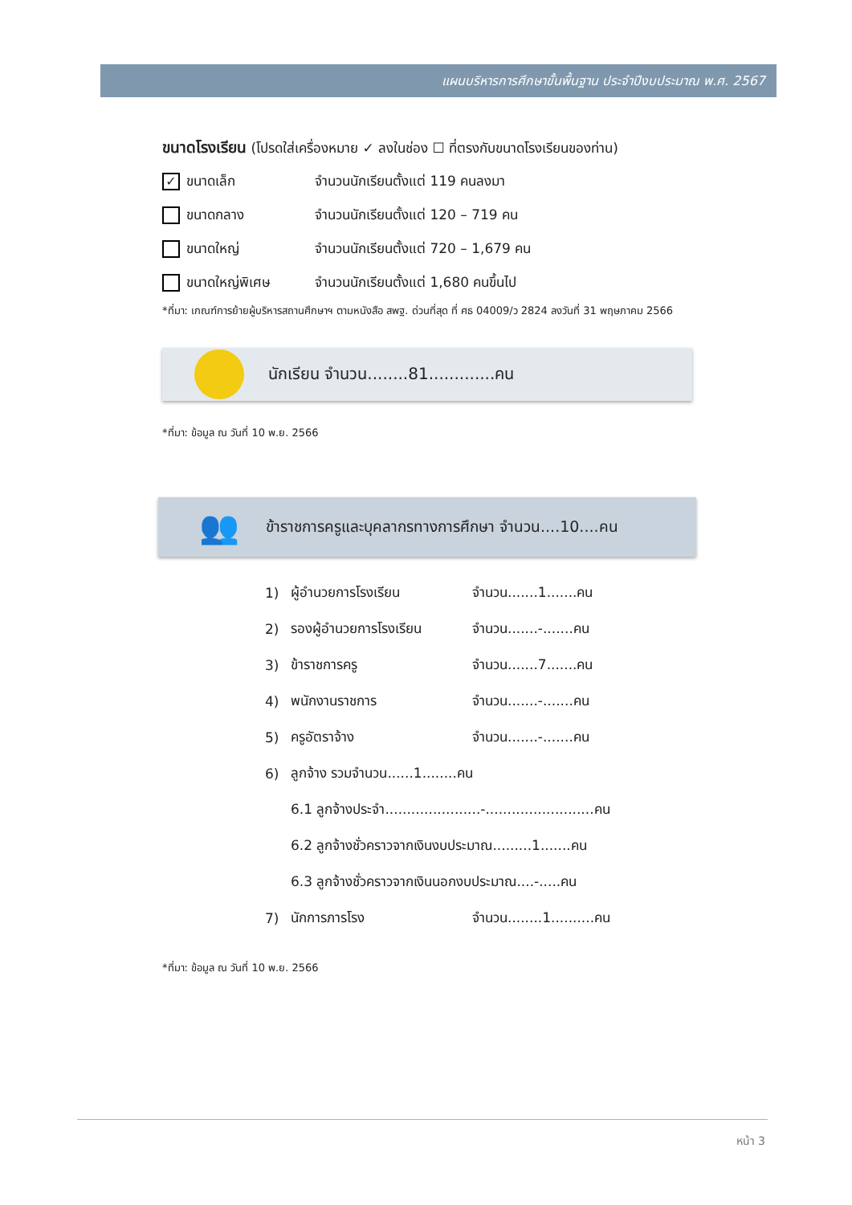แผนบริหารการศึกษาขั้นพื้นฐาน ประจำปีงบประมาณ พ.ศ. 2567
ขนาดโรงเรียน (โปรดใส่เครื่องหมาย ✓ ลงในช่อง ☐ ที่ตรงกับขนาดโรงเรียนของท่าน)
✓ ขนาดเล็ก จำนวนนักเรียนตั้งแต่ 119 คนลงมา
ขนาดกลาง จำนวนนักเรียนตั้งแต่ 120 – 719 คน
ขนาดใหญ่ จำนวนนักเรียนตั้งแต่ 720 – 1,679 คน
ขนาดใหญ่พิเศษ จำนวนนักเรียนตั้งแต่ 1,680 คนขึ้นไป
*ที่มา: เกณฑ์การย้ายผู้บริหารสถานศึกษาฯ ตามหนังสือ สพฐ. ด่วนที่สุด ที่ ศธ 04009/ว 2824 ลงวันที่ 31 พฤษภาคม 2566
นักเรียน จำนวน........81.............คน
*ที่มา: ข้อมูล ณ วันที่ 10 พ.ย. 2566
👥
ข้าราชการครูและบุคลากรทางการศึกษา จำนวน....10....คน
1) ผู้อำนวยการโรงเรียน จำนวน.......1.......คน
2) รองผู้อำนวยการโรงเรียน จำนวน.......-.......คน
3) ข้าราชการครู จำนวน.......7.......คน
4) พนักงานราชการ จำนวน.......-.......คน
5) ครูอัตราจ้าง จำนวน.......-.......คน
6) ลูกจ้าง รวมจำนวน......1........คน
6.1 ลูกจ้างประจำ......................-.........................คน
6.2 ลูกจ้างชั่วคราวจากเงินงบประมาณ.........1.......คน
6.3 ลูกจ้างชั่วคราวจากเงินนอกงบประมาณ....-.....คน
7) นักการภารโรง จำนวน........1..........คน
*ที่มา: ข้อมูล ณ วันที่ 10 พ.ย. 2566
หน้า 3